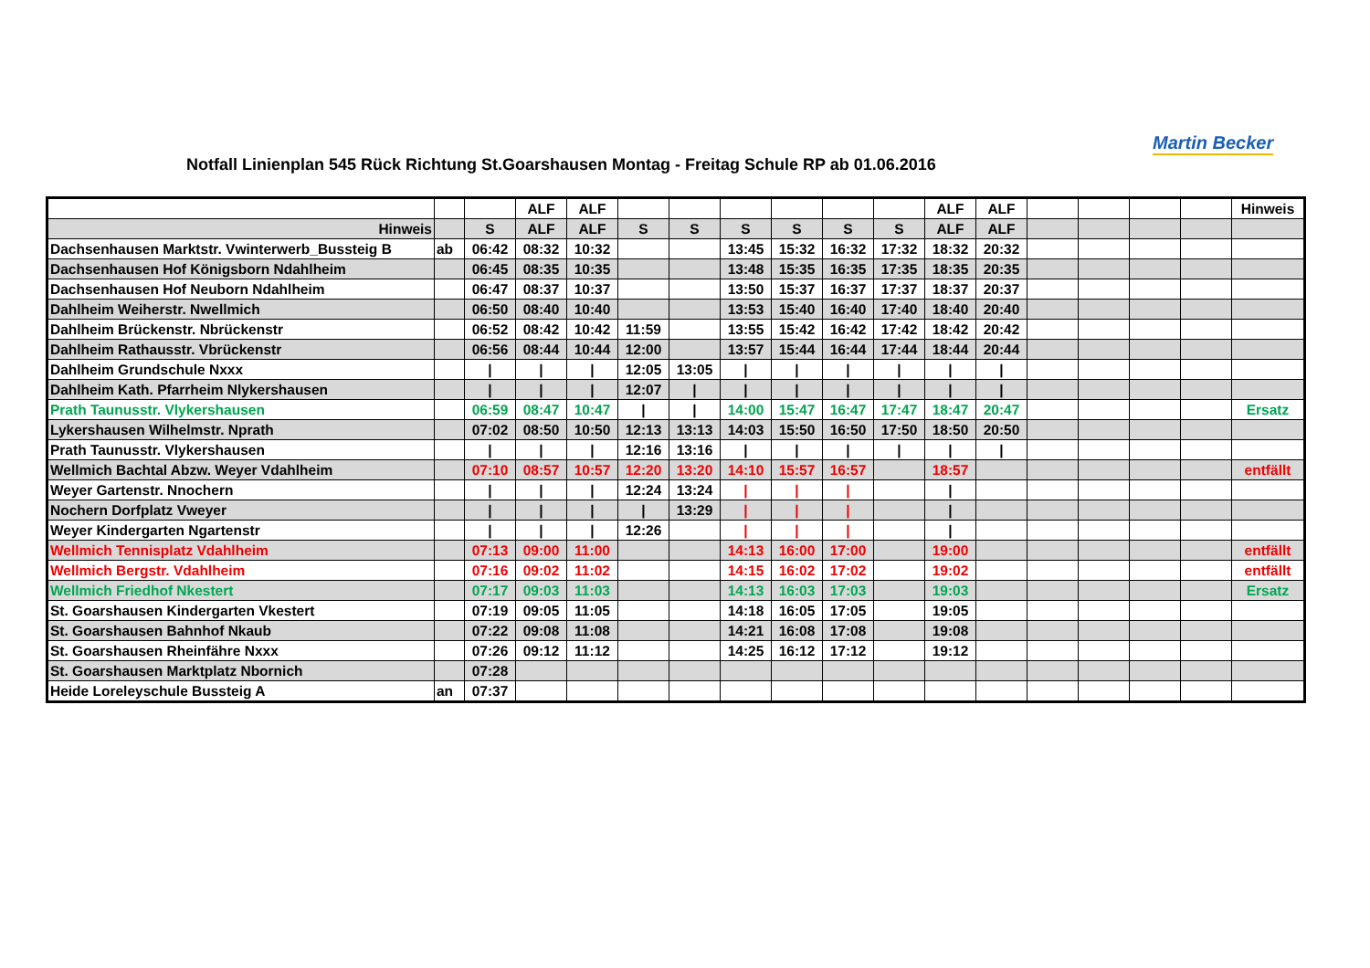Notfall Linienplan 545 Rück Richtung St.Goarshausen Montag - Freitag Schule RP ab 01.06.2016
Martin Becker
| | | | ALF | ALF | | | | | | | ALF | ALF | | | | | Hinweis |
| Hinweis | | S | ALF | ALF | S | S | S | S | S | S | ALF | ALF | | | | | |
| Dachsenhausen Marktstr. Vwinterwerb_Bussteig B | ab | 06:42 | 08:32 | 10:32 | | | 13:45 | 15:32 | 16:32 | 17:32 | 18:32 | 20:32 | | | | | |
| Dachsenhausen Hof Königsborn Ndahlheim | | 06:45 | 08:35 | 10:35 | | | 13:48 | 15:35 | 16:35 | 17:35 | 18:35 | 20:35 | | | | | |
| Dachsenhausen Hof Neuborn Ndahlheim | | 06:47 | 08:37 | 10:37 | | | 13:50 | 15:37 | 16:37 | 17:37 | 18:37 | 20:37 | | | | | |
| Dahlheim Weiherstr. Nwellmich | | 06:50 | 08:40 | 10:40 | | | 13:53 | 15:40 | 16:40 | 17:40 | 18:40 | 20:40 | | | | | |
| Dahlheim Brückenstr. Nbrückenstr | | 06:52 | 08:42 | 10:42 | 11:59 | | 13:55 | 15:42 | 16:42 | 17:42 | 18:42 | 20:42 | | | | | |
| Dahlheim Rathausstr. Vbrückenstr | | 06:56 | 08:44 | 10:44 | 12:00 | | 13:57 | 15:44 | 16:44 | 17:44 | 18:44 | 20:44 | | | | | |
| Dahlheim Grundschule Nxxx | | / | / | / | 12:05 | 13:05 | / | / | / | / | / | / | | | | | |
| Dahlheim Kath. Pfarrheim Nlykershausen | | / | / | / | 12:07 | / | / | / | / | / | / | / | | | | | |
| Prath Taunusstr. Vlykershausen | | 06:59 | 08:47 | 10:47 | / | / | 14:00 | 15:47 | 16:47 | 17:47 | 18:47 | 20:47 | | | | | Ersatz |
| Lykershausen Wilhelmstr. Nprath | | 07:02 | 08:50 | 10:50 | 12:13 | 13:13 | 14:03 | 15:50 | 16:50 | 17:50 | 18:50 | 20:50 | | | | | |
| Prath Taunusstr. Vlykershausen | | / | / | / | 12:16 | 13:16 | / | / | / | / | / | / | | | | | |
| Wellmich Bachtal Abzw. Weyer Vdahlheim | | 07:10 | 08:57 | 10:57 | 12:20 | 13:20 | 14:10 | 15:57 | 16:57 | | 18:57 | | | | | | entfällt |
| Weyer Gartenstr. Nnochern | | / | / | / | 12:24 | 13:24 | / | / | / | | / | | | | | | |
| Nochern Dorfplatz Vweyer | | / | / | / | / | 13:29 | / | / | / | | / | | | | | | |
| Weyer Kindergarten Ngartenstr | | / | / | / | 12:26 | | / | / | / | | / | | | | | | |
| Wellmich Tennisplatz Vdahlheim | | 07:13 | 09:00 | 11:00 | | | 14:13 | 16:00 | 17:00 | | 19:00 | | | | | | entfällt |
| Wellmich Bergstr. Vdahlheim | | 07:16 | 09:02 | 11:02 | | | 14:15 | 16:02 | 17:02 | | 19:02 | | | | | | entfällt |
| Wellmich Friedhof Nkestert | | 07:17 | 09:03 | 11:03 | | | 14:13 | 16:03 | 17:03 | | 19:03 | | | | | | Ersatz |
| St. Goarshausen Kindergarten Vkestert | | 07:19 | 09:05 | 11:05 | | | 14:18 | 16:05 | 17:05 | | 19:05 | | | | | | |
| St. Goarshausen Bahnhof Nkaub | | 07:22 | 09:08 | 11:08 | | | 14:21 | 16:08 | 17:08 | | 19:08 | | | | | | |
| St. Goarshausen Rheinfähre Nxxx | | 07:26 | 09:12 | 11:12 | | | 14:25 | 16:12 | 17:12 | | 19:12 | | | | | | |
| St. Goarshausen Marktplatz Nbornich | | 07:28 | | | | | | | | | | | | | | | |
| Heide Loreleyschule Bussteig A | an | 07:37 | | | | | | | | | | | | | | | |